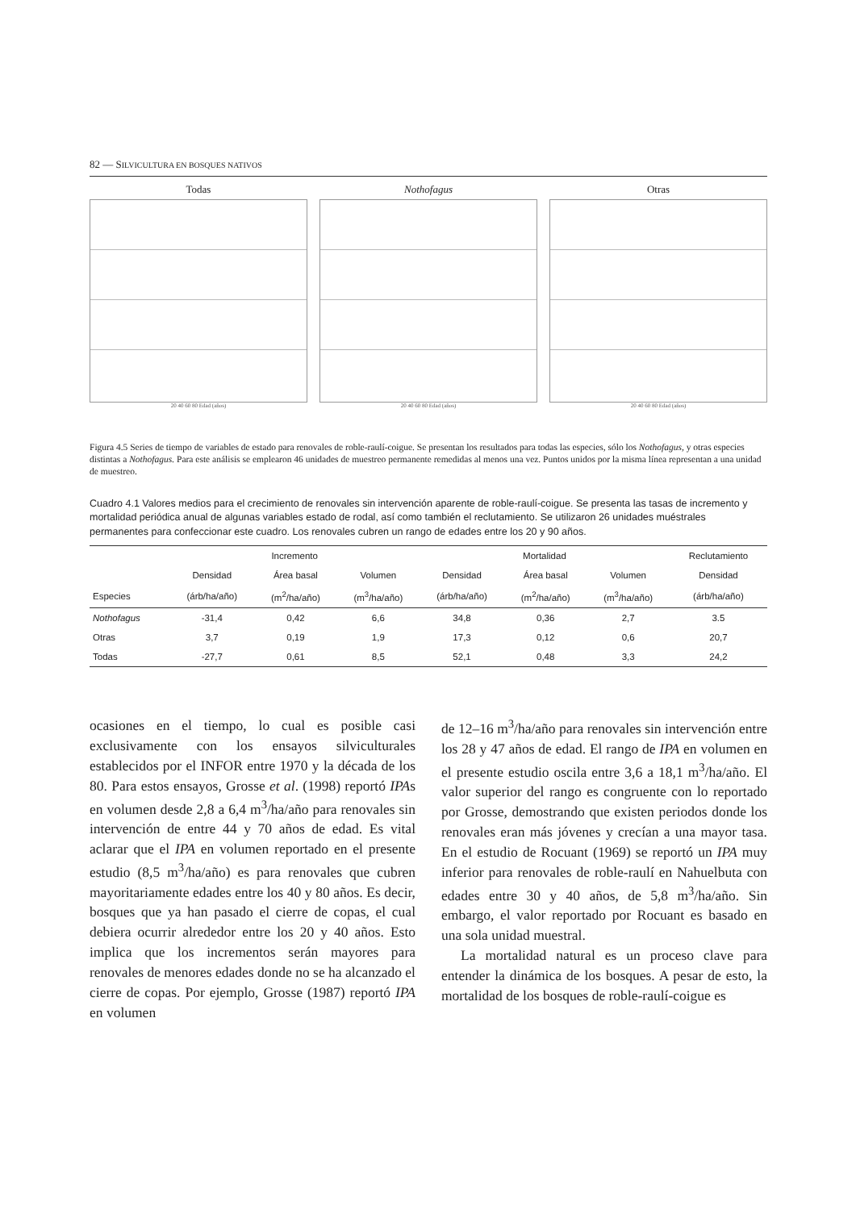82 — SILVICULTURA EN BOSQUES NATIVOS
Todas
20 40 60 80 Edad (años)
Nothofagus
20 40 60 80 Edad (años)
Otras
20 40 60 80 Edad (años)
Figura 4.5 Series de tiempo de variables de estado para renovales de roble-raulí-coigue. Se presentan los resultados para todas las especies, sólo los Nothofagus, y otras especies distintas a Nothofagus. Para este análisis se emplearon 46 unidades de muestreo permanente remedidas al menos una vez. Puntos unidos por la misma línea representan a una unidad de muestreo.
Cuadro 4.1 Valores medios para el crecimiento de renovales sin intervención aparente de roble-raulí-coigue. Se presenta las tasas de incremento y mortalidad periódica anual de algunas variables estado de rodal, así como también el reclutamiento. Se utilizaron 26 unidades muéstrales permanentes para confeccionar este cuadro. Los renovales cubren un rango de edades entre los 20 y 90 años.
| | Incremento | | | Mortalidad | | | Reclutamiento |
| --- | --- | --- | --- | --- | --- | --- | --- |
| | Densidad | Área basal | Volumen | Densidad | Área basal | Volumen | Densidad |
| Especies | (árb/ha/año) | (m<sup>2</sup>/ha/año) | (m<sup>3</sup>/ha/año) | (árb/ha/año) | (m<sup>2</sup>/ha/año) | (m<sup>3</sup>/ha/año) | (árb/ha/año) |
| Nothofagus | -31,4 | 0,42 | 6,6 | 34,8 | 0,36 | 2,7 | 3.5 |
| Otras | 3,7 | 0,19 | 1,9 | 17,3 | 0,12 | 0,6 | 20,7 |
| Todas | -27,7 | 0,61 | 8,5 | 52,1 | 0,48 | 3,3 | 24,2 |
ocasiones en el tiempo, lo cual es posible casi exclusivamente con los ensayos silviculturales establecidos por el INFOR entre 1970 y la década de los 80. Para estos ensayos, Grosse et al. (1998) reportó IPAs en volumen desde 2,8 a 6,4 m<sup>3</sup>/ha/año para renovales sin intervención de entre 44 y 70 años de edad. Es vital aclarar que el IPA en volumen reportado en el presente estudio (8,5 m<sup>3</sup>/ha/año) es para renovales que cubren mayoritariamente edades entre los 40 y 80 años. Es decir, bosques que ya han pasado el cierre de copas, el cual debiera ocurrir alrededor entre los 20 y 40 años. Esto implica que los incrementos serán mayores para renovales de menores edades donde no se ha alcanzado el cierre de copas. Por ejemplo, Grosse (1987) reportó IPA en volumen
de 12–16 m<sup>3</sup>/ha/año para renovales sin intervención entre los 28 y 47 años de edad. El rango de IPA en volumen en el presente estudio oscila entre 3,6 a 18,1 m<sup>3</sup>/ha/año. El valor superior del rango es congruente con lo reportado por Grosse, demostrando que existen periodos donde los renovales eran más jóvenes y crecían a una mayor tasa. En el estudio de Rocuant (1969) se reportó un IPA muy inferior para renovales de roble-raulí en Nahuelbuta con edades entre 30 y 40 años, de 5,8 m<sup>3</sup>/ha/año. Sin embargo, el valor reportado por Rocuant es basado en una sola unidad muestral.
La mortalidad natural es un proceso clave para entender la dinámica de los bosques. A pesar de esto, la mortalidad de los bosques de roble-raulí-coigue es